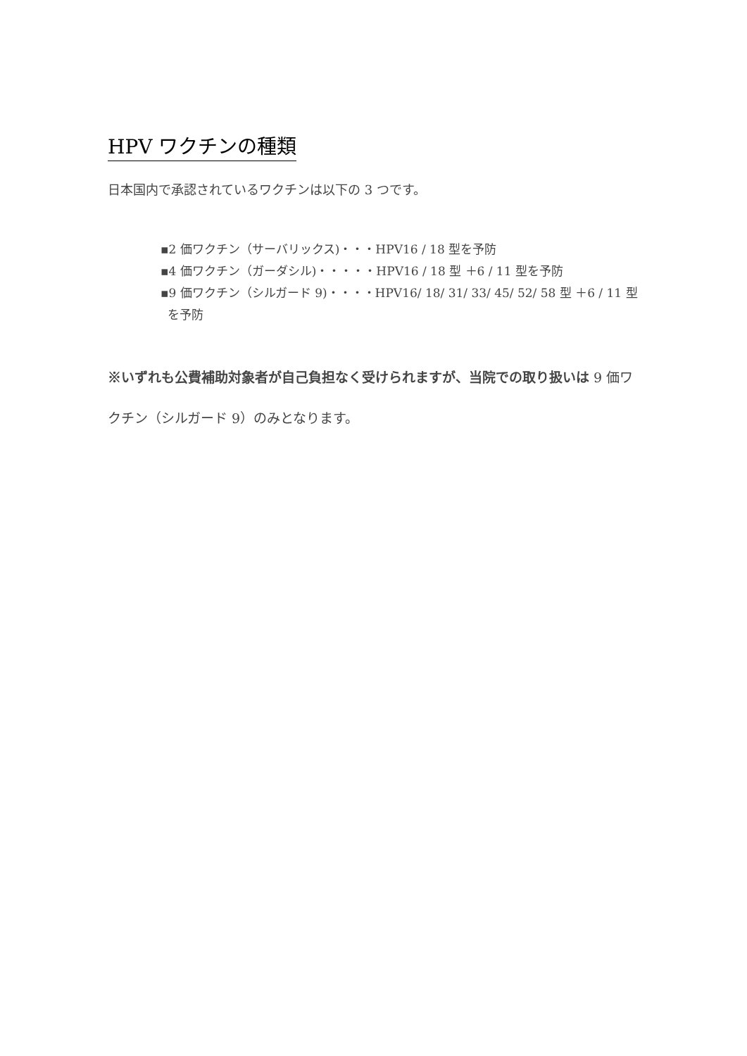HPV ワクチンの種類
日本国内で承認されているワクチンは以下の 3 つです。
▪2 価ワクチン（サーバリックス)・・・HPV16 / 18 型を予防
▪4 価ワクチン（ガーダシル)・・・・・HPV16 / 18 型 ＋6 / 11 型を予防
▪9 価ワクチン（シルガード 9)・・・・HPV16/ 18/ 31/ 33/ 45/ 52/ 58 型 ＋6 / 11 型を予防
※いずれも公費補助対象者が自己負担なく受けられますが、当院での取り扱いは 9 価ワクチン（シルガード 9）のみとなります。